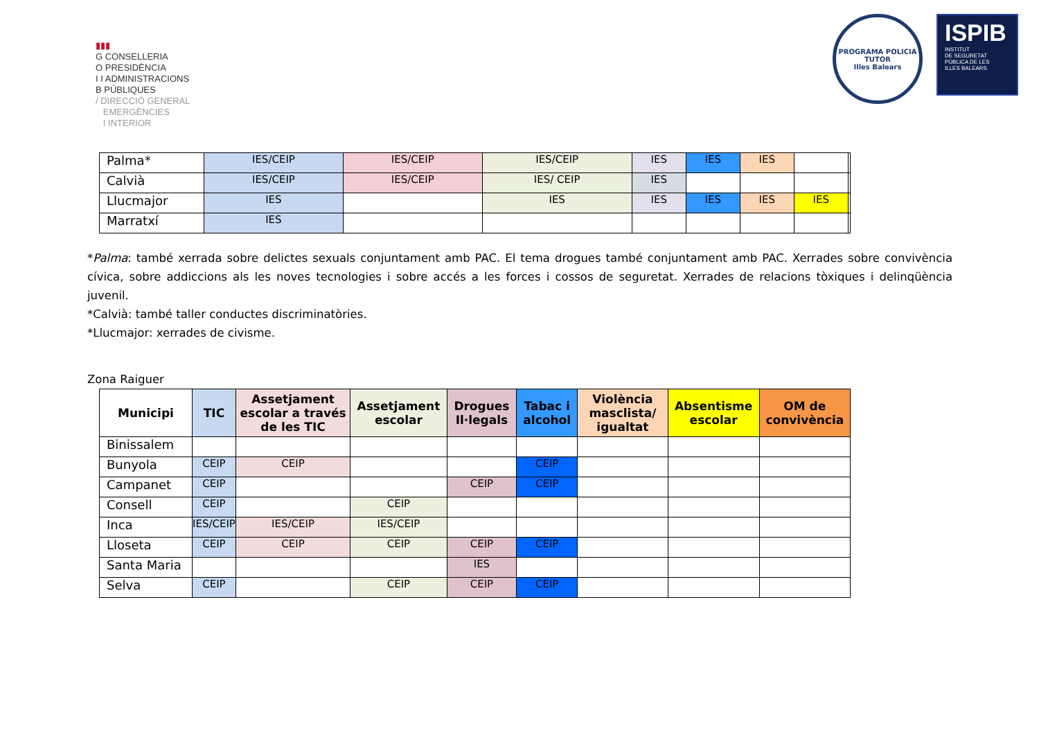▮▮▮
G CONSELLERIA
O PRESIDÈNCIA
I I ADMINISTRACIONS
B PÚBLIQUES
/ DIRECCIÓ GENERAL
EMERGÈNCIES
I INTERIOR
PROGRAMA POLICIA TUTOR
Illes Balears
ISPIB
INSTITUT
DE SEGURETAT
PÚBLICA DE LES
ILLES BALEARS
| Palma* | IES/CEIP | IES/CEIP | IES/CEIP | IES | IES | IES | | |
| Calvià | IES/CEIP | IES/CEIP | IES/ CEIP | IES | | | | |
| Llucmajor | IES | | IES | IES | IES | IES | IES | |
| Marratxí | IES | | | | | | | |
*Palma: també xerrada sobre delictes sexuals conjuntament amb PAC. El tema drogues també conjuntament amb PAC. Xerrades sobre convivència cívica, sobre addiccions als les noves tecnologies i sobre accés a les forces i cossos de seguretat. Xerrades de relacions tòxiques i delinqüència juvenil.
*Calvià: també taller conductes discriminatòries.
*Llucmajor: xerrades de civisme.
Zona Raiguer
| Municipi | TIC | Assetjament escolar a través de les TIC | Assetjament escolar | Drogues Il·legals | Tabac i alcohol | Violència masclista/ igualtat | Absentisme escolar | OM de convivència |
| --- | --- | --- | --- | --- | --- | --- | --- | --- |
| Binissalem | | | | | | | | |
| Bunyola | CEIP | CEIP | | | CEIP | | | |
| Campanet | CEIP | | | CEIP | CEIP | | | |
| Consell | CEIP | | CEIP | | | | | |
| Inca | IES/CEIP | IES/CEIP | IES/CEIP | | | | | |
| Lloseta | CEIP | CEIP | CEIP | CEIP | CEIP | | | |
| Santa Maria | | | | IES | | | | |
| Selva | CEIP | | CEIP | CEIP | CEIP | | | |